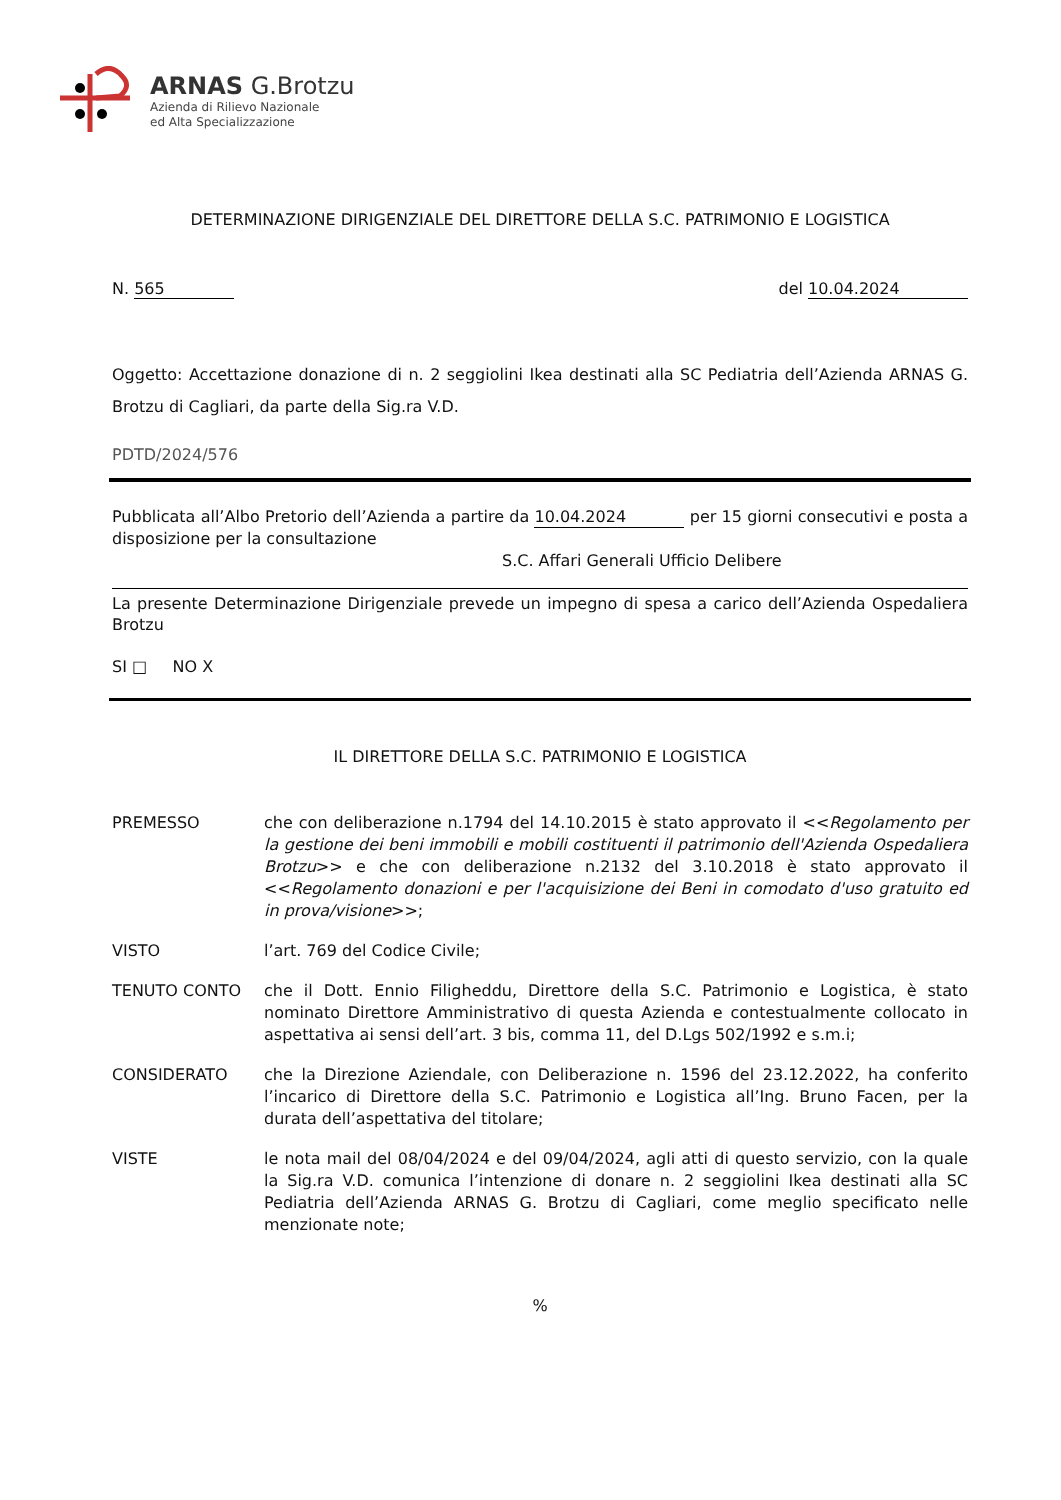ARNAS G.Brotzu
Azienda di Rilievo Nazionale
ed Alta Specializzazione
DETERMINAZIONE DIRIGENZIALE DEL DIRETTORE DELLA S.C. PATRIMONIO E LOGISTICA
N. 565 del 10.04.2024
Oggetto: Accettazione donazione di n. 2 seggiolini Ikea destinati alla SC Pediatria dell’Azienda ARNAS G. Brotzu di Cagliari, da parte della Sig.ra V.D.
PDTD/2024/576
Pubblicata all’Albo Pretorio dell’Azienda a partire da 10.04.2024 per 15 giorni consecutivi e posta a disposizione per la consultazione
S.C. Affari Generali Ufficio Delibere
La presente Determinazione Dirigenziale prevede un impegno di spesa a carico dell’Azienda Ospedaliera Brotzu
SI □ NO X
IL DIRETTORE DELLA S.C. PATRIMONIO E LOGISTICA
PREMESSO che con deliberazione n.1794 del 14.10.2015 è stato approvato il <<Regolamento per la gestione dei beni immobili e mobili costituenti il patrimonio dell'Azienda Ospedaliera Brotzu>> e che con deliberazione n.2132 del 3.10.2018 è stato approvato il <<Regolamento donazioni e per l'acquisizione dei Beni in comodato d'uso gratuito ed in prova/visione>>;
VISTO l’art. 769 del Codice Civile;
TENUTO CONTO che il Dott. Ennio Filigheddu, Direttore della S.C. Patrimonio e Logistica, è stato nominato Direttore Amministrativo di questa Azienda e contestualmente collocato in aspettativa ai sensi dell’art. 3 bis, comma 11, del D.Lgs 502/1992 e s.m.i;
CONSIDERATO che la Direzione Aziendale, con Deliberazione n. 1596 del 23.12.2022, ha conferito l’incarico di Direttore della S.C. Patrimonio e Logistica all’Ing. Bruno Facen, per la durata dell’aspettativa del titolare;
VISTE le nota mail del 08/04/2024 e del 09/04/2024, agli atti di questo servizio, con la quale la Sig.ra V.D. comunica l’intenzione di donare n. 2 seggiolini Ikea destinati alla SC Pediatria dell’Azienda ARNAS G. Brotzu di Cagliari, come meglio specificato nelle menzionate note;
%